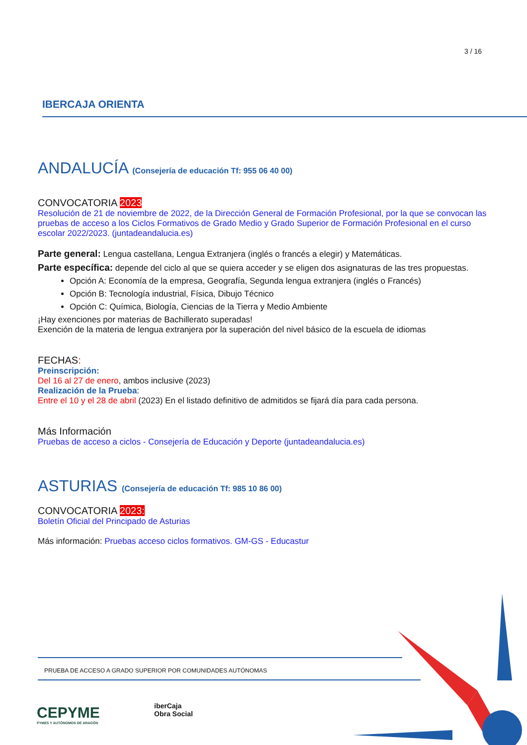3 / 16
IBERCAJA ORIENTA
ANDALUCÍA (Consejería de educación Tf: 955 06 40 00)
CONVOCATORIA 2023
Resolución de 21 de noviembre de 2022, de la Dirección General de Formación Profesional, por la que se convocan las pruebas de acceso a los Ciclos Formativos de Grado Medio y Grado Superior de Formación Profesional en el curso escolar 2022/2023. (juntadeandalucia.es)
Parte general: Lengua castellana, Lengua Extranjera (inglés o francés a elegir) y Matemáticas.
Parte específica: depende del ciclo al que se quiera acceder y se eligen dos asignaturas de las tres propuestas.
Opción A: Economía de la empresa, Geografía, Segunda lengua extranjera (inglés o Francés)
Opción B: Tecnología industrial, Física, Dibujo Técnico
Opción C: Química, Biología, Ciencias de la Tierra y Medio Ambiente
¡Hay exenciones por materias de Bachillerato superadas!
Exención de la materia de lengua extranjera por la superación del nivel básico de la escuela de idiomas
FECHAS:
Preinscripción:
Del 16 al 27 de enero, ambos inclusive (2023)
Realización de la Prueba:
Entre el 10 y el 28 de abril (2023) En el listado definitivo de admitidos se fijará día para cada persona.
Más Información
Pruebas de acceso a ciclos - Consejería de Educación y Deporte (juntadeandalucia.es)
ASTURIAS (Consejería de educación Tf: 985 10 86 00)
CONVOCATORIA 2023:
Boletín Oficial del Principado de Asturias
Más información: Pruebas acceso ciclos formativos. GM-GS - Educastur
PRUEBA DE ACCESO A GRADO SUPERIOR POR COMUNIDADES AUTÓNOMAS
CEPYME
PYMES Y AUTÓNOMOS DE ARAGÓN
iberCaja
Obra Social